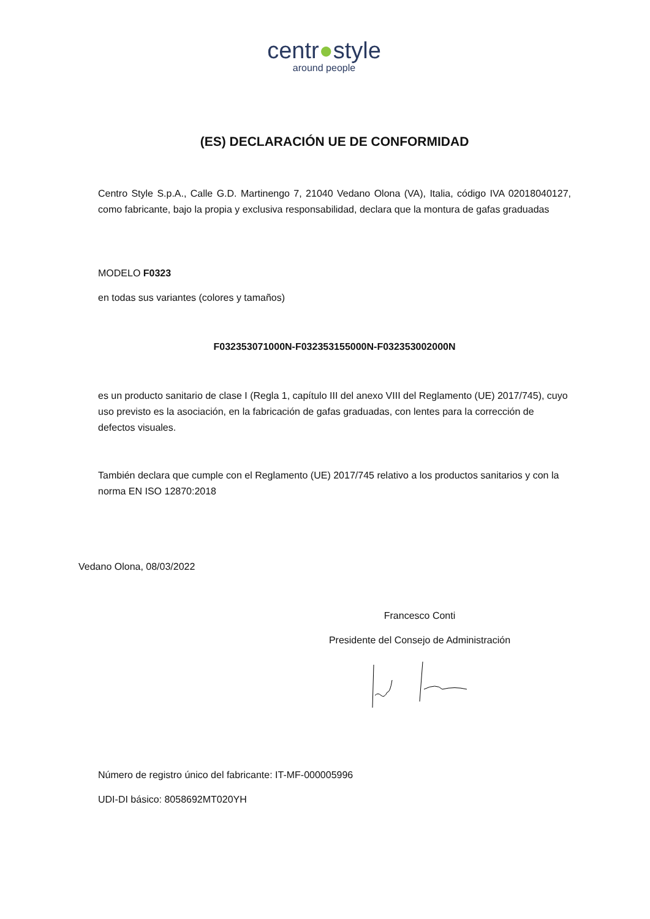centr●style
around people
(ES) DECLARACIÓN UE DE CONFORMIDAD
Centro Style S.p.A., Calle G.D. Martinengo 7, 21040 Vedano Olona (VA), Italia, código IVA 02018040127, como fabricante, bajo la propia y exclusiva responsabilidad, declara que la montura de gafas graduadas
MODELO F0323
en todas sus variantes (colores y tamaños)
F032353071000N-F032353155000N-F032353002000N
es un producto sanitario de clase I (Regla 1, capítulo III del anexo VIII del Reglamento (UE) 2017/745), cuyo uso previsto es la asociación, en la fabricación de gafas graduadas, con lentes para la corrección de defectos visuales.
También declara que cumple con el Reglamento (UE) 2017/745 relativo a los productos sanitarios y con la norma EN ISO 12870:2018
Vedano Olona, 08/03/2022
Francesco Conti
Presidente del Consejo de Administración
Número de registro único del fabricante: IT-MF-000005996
UDI-DI básico: 8058692MT020YH